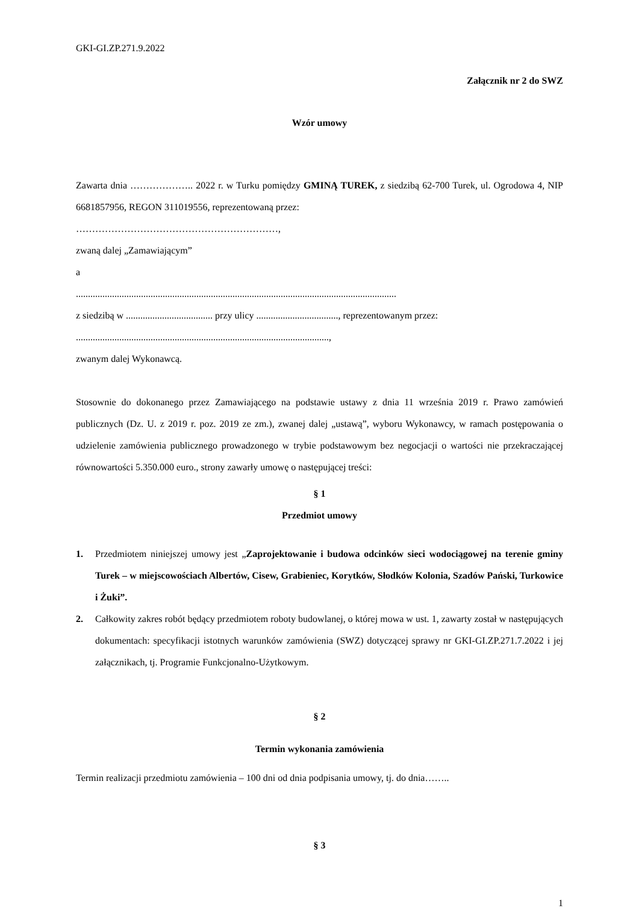GKI-GI.ZP.271.9.2022
Załącznik nr 2 do SWZ
Wzór umowy
Zawarta dnia ……………….. 2022 r. w Turku pomiędzy GMINĄ TUREK, z siedzibą 62-700 Turek, ul. Ogrodowa 4, NIP 6681857956, REGON 311019556, reprezentowaną przez:
………………………………………………………,
zwaną dalej „Zamawiającym”
a
.....................................................................................................................................
z siedzibą w .................................... przy ulicy .................................., reprezentowanym przez:
.........................................................................................................,
zwanym dalej Wykonawcą.
Stosownie do dokonanego przez Zamawiającego na podstawie ustawy z dnia 11 września 2019 r. Prawo zamówień publicznych (Dz. U. z 2019 r. poz. 2019 ze zm.), zwanej dalej „ustawą”, wyboru Wykonawcy, w ramach postępowania o udzielenie zamówienia publicznego prowadzonego w trybie podstawowym bez negocjacji o wartości nie przekraczającej równowartości 5.350.000 euro., strony zawarły umowę o następującej treści:
§ 1
Przedmiot umowy
1. Przedmiotem niniejszej umowy jest „Zaprojektowanie i budowa odcinków sieci wodociągowej na terenie gminy Turek – w miejscowościach Albertów, Cisew, Grabieniec, Korytków, Słodków Kolonia, Szadów Pański, Turkowice i Żuki”.
2. Całkowity zakres robót będący przedmiotem roboty budowlanej, o której mowa w ust. 1, zawarty został w następujących dokumentach: specyfikacji istotnych warunków zamówienia (SWZ) dotyczącej sprawy nr GKI-GI.ZP.271.7.2022 i jej załącznikach, tj. Programie Funkcjonalno-Użytkowym.
§ 2
Termin wykonania zamówienia
Termin realizacji przedmiotu zamówienia – 100 dni od dnia podpisania umowy, tj. do dnia……..
§ 3
1